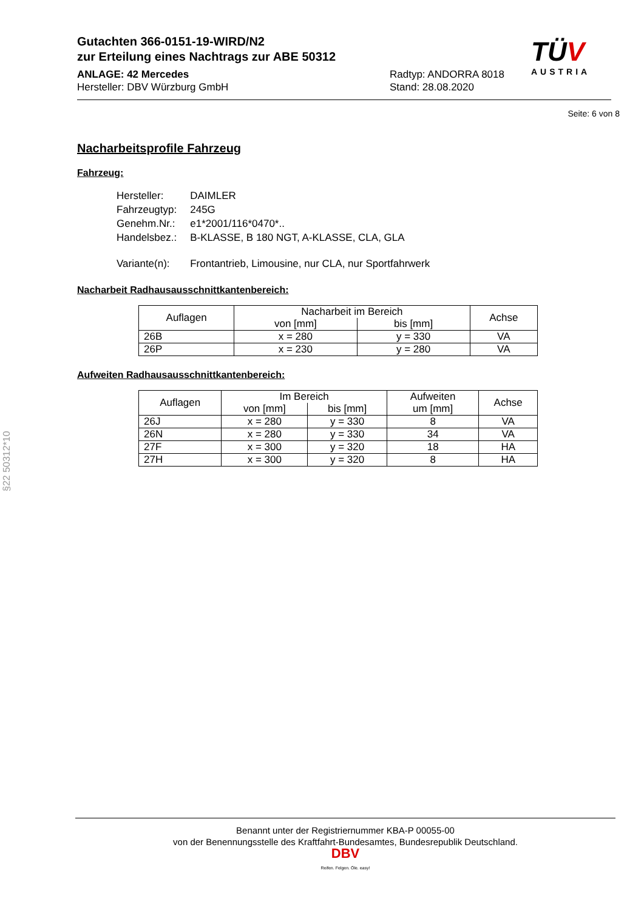Gutachten 366-0151-19-WIRD/N2
zur Erteilung eines Nachtrags zur ABE 50312
ANLAGE: 42 Mercedes
Hersteller: DBV Würzburg GmbH
Radtyp: ANDORRA 8018
Stand: 28.08.2020
TÜV
AUSTRIA
Seite: 6 von 8
Nacharbeitsprofile Fahrzeug
Fahrzeug:
| Hersteller: | DAIMLER |
| Fahrzeugtyp: | 245G |
| Genehm.Nr.: | e1*2001/116*0470*.. |
| Handelsbez.: | B-KLASSE, B 180 NGT, A-KLASSE, CLA, GLA |
| Variante(n): | Frontantrieb, Limousine, nur CLA, nur Sportfahrwerk |
Nacharbeit Radhausausschnittkantenbereich:
| Auflagen | Nacharbeit im Bereich | | Achse |
| --- | --- | --- | --- |
| | von [mm] | bis [mm] | |
| 26B | x = 280 | y = 330 | VA |
| 26P | x = 230 | y = 280 | VA |
Aufweiten Radhausausschnittkantenbereich:
| Auflagen | Im Bereich | | Aufweiten um [mm] | Achse |
| --- | --- | --- | --- | --- |
| | von [mm] | bis [mm] | | |
| 26J | x = 280 | y = 330 | 8 | VA |
| 26N | x = 280 | y = 330 | 34 | VA |
| 27F | x = 300 | y = 320 | 18 | HA |
| 27H | x = 300 | y = 320 | 8 | HA |
§22 50312*10
Benannt unter der Registriernummer KBA-P 00055-00
von der Benennungsstelle des Kraftfahrt-Bundesamtes, Bundesrepublik Deutschland.
DBV
Reifen. Felgen. Öle. easy!